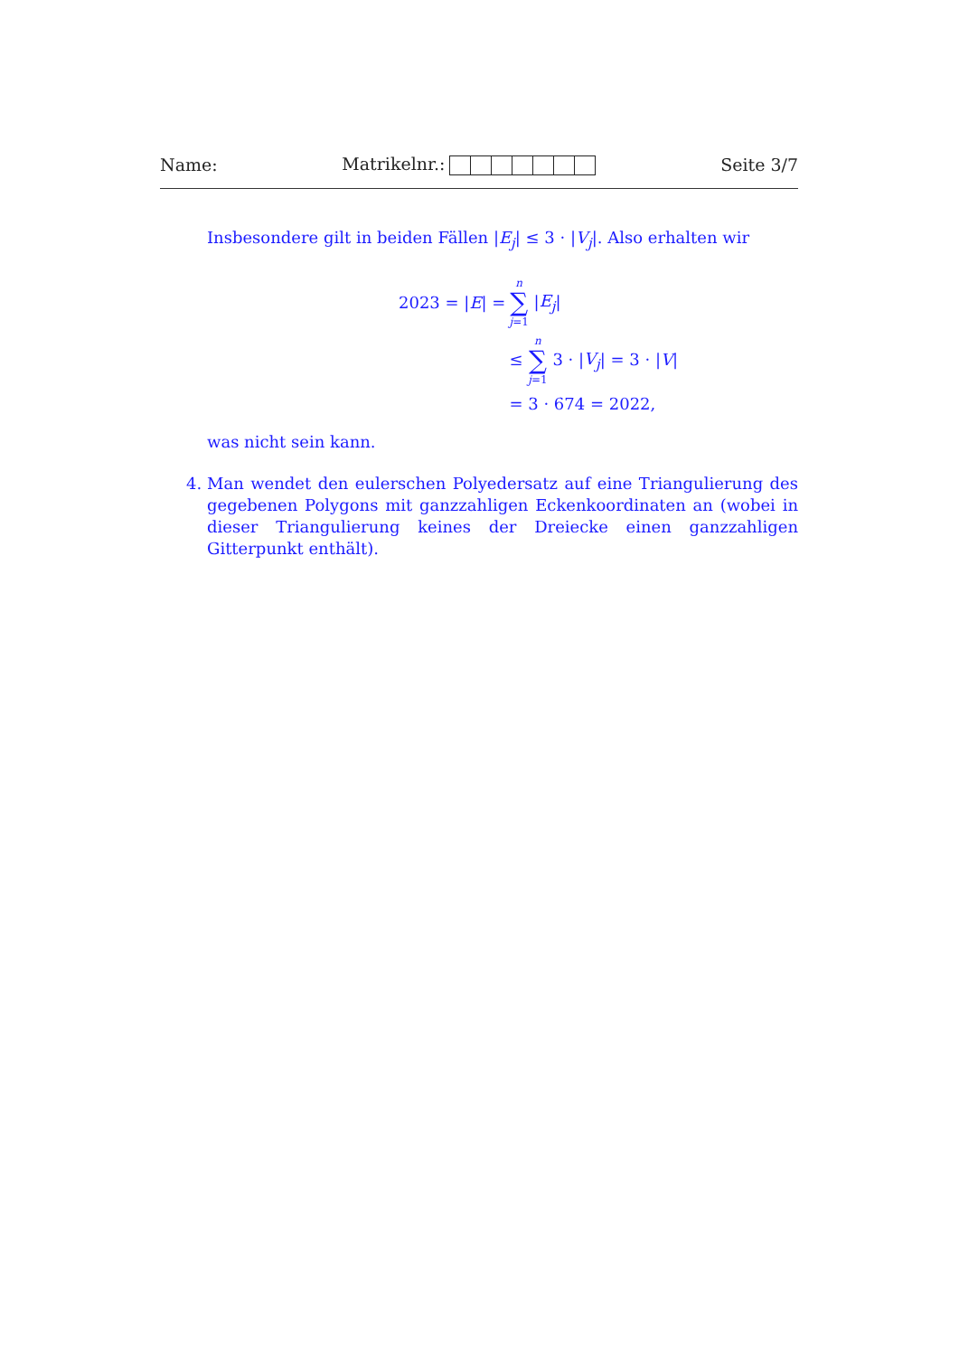Name: Matrikelnr.: Seite 3/7
Insbesondere gilt in beiden Fällen |E<sub>j</sub>| ≤ 3 · |V<sub>j</sub>|. Also erhalten wir
| 2023 = / E / = | n ∑ j =1 / E<sub>j</sub> / |
| | ≤ n ∑ j =1 3 · / V<sub>j</sub> / = 3 · / V / |
| | = 3 · 674 = 2022, |
was nicht sein kann.
4. Man wendet den eulerschen Polyedersatz auf eine Triangulierung des gegebenen Polygons mit ganzzahligen Eckenkoordinaten an (wobei in dieser Triangulierung keines der Dreiecke einen ganzzahligen Gitterpunkt enthält).